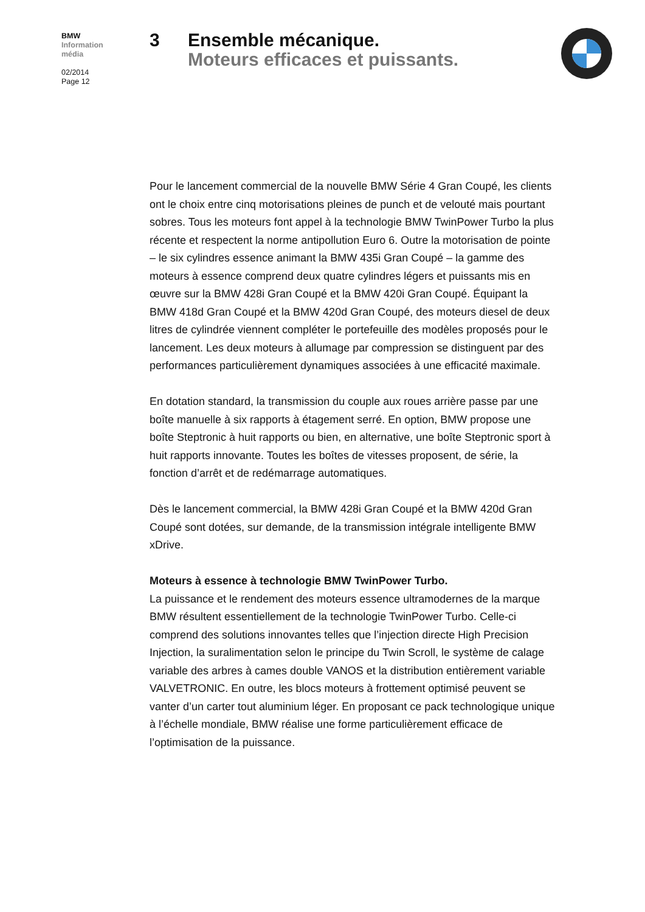BMW
Information
média
02/2014
Page 12
3 Ensemble mécanique.
Moteurs efficaces et puissants.
Pour le lancement commercial de la nouvelle BMW Série 4 Gran Coupé, les clients ont le choix entre cinq motorisations pleines de punch et de velouté mais pourtant sobres. Tous les moteurs font appel à la technologie BMW TwinPower Turbo la plus récente et respectent la norme antipollution Euro 6. Outre la motorisation de pointe – le six cylindres essence animant la BMW 435i Gran Coupé – la gamme des moteurs à essence comprend deux quatre cylindres légers et puissants mis en œuvre sur la BMW 428i Gran Coupé et la BMW 420i Gran Coupé. Équipant la BMW 418d Gran Coupé et la BMW 420d Gran Coupé, des moteurs diesel de deux litres de cylindrée viennent compléter le portefeuille des modèles proposés pour le lancement. Les deux moteurs à allumage par compression se distinguent par des performances particulièrement dynamiques associées à une efficacité maximale.
En dotation standard, la transmission du couple aux roues arrière passe par une boîte manuelle à six rapports à étagement serré. En option, BMW propose une boîte Steptronic à huit rapports ou bien, en alternative, une boîte Steptronic sport à huit rapports innovante. Toutes les boîtes de vitesses proposent, de série, la fonction d’arrêt et de redémarrage automatiques.
Dès le lancement commercial, la BMW 428i Gran Coupé et la BMW 420d Gran Coupé sont dotées, sur demande, de la transmission intégrale intelligente BMW xDrive.
Moteurs à essence à technologie BMW TwinPower Turbo.
La puissance et le rendement des moteurs essence ultramodernes de la marque BMW résultent essentiellement de la technologie TwinPower Turbo. Celle-ci comprend des solutions innovantes telles que l’injection directe High Precision Injection, la suralimentation selon le principe du Twin Scroll, le système de calage variable des arbres à cames double VANOS et la distribution entièrement variable VALVETRONIC. En outre, les blocs moteurs à frottement optimisé peuvent se vanter d’un carter tout aluminium léger. En proposant ce pack technologique unique à l’échelle mondiale, BMW réalise une forme particulièrement efficace de l’optimisation de la puissance.